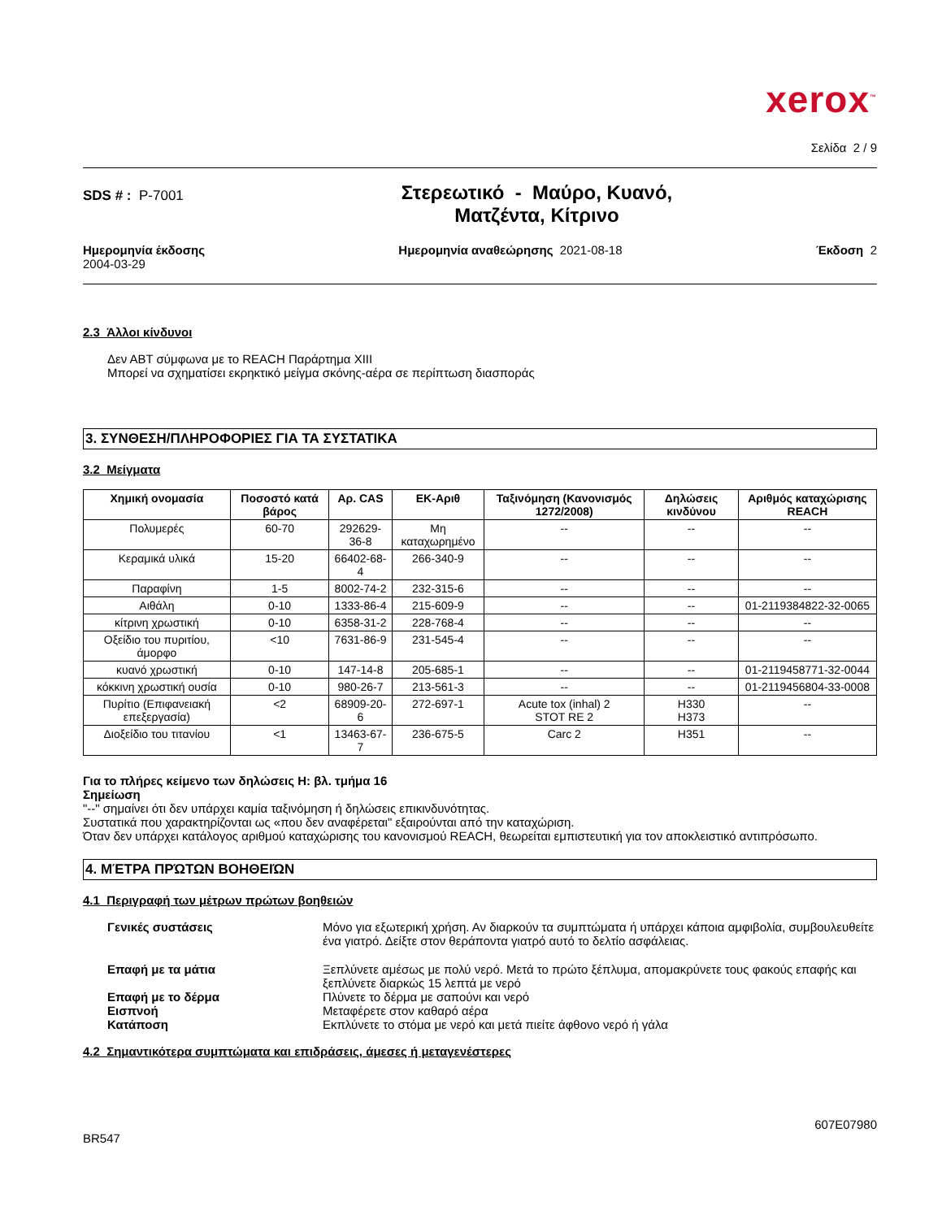xerox<sup>™</sup>
Σελίδα 2 / 9
SDS # : P-7001
Στερεωτικό - Μαύρο, Κυανό,
Ματζέντα, Κίτρινο
Ημερομηνία έκδοσης
2004-03-29
Ημερομηνία αναθεώρησης 2021-08-18
Έκδοση 2
2.3 Άλλοι κίνδυνοι
Δεν ΑΒΤ σύμφωνα με το REACH Παράρτημα XIII
Μπορεί να σχηματίσει εκρηκτικό μείγμα σκόνης-αέρα σε περίπτωση διασποράς
3. ΣΥΝΘΕΣΗ/ΠΛΗΡΟΦΟΡΙΕΣ ΓΙΑ ΤΑ ΣΥΣΤΑΤΙΚΑ
3.2 Μείγματα
| Χημική ονομασία | Ποσοστό κατά βάρος | Αρ. CAS | ΕΚ-Αριθ | Ταξινόμηση (Κανονισμός 1272/2008) | Δηλώσεις κινδύνου | Αριθμός καταχώρισης REACH |
| --- | --- | --- | --- | --- | --- | --- |
| Πολυμερές | 60-70 | 292629-36-8 | Μη καταχωρημένο | -- | -- | -- |
| Κεραμικά υλικά | 15-20 | 66402-68-4 | 266-340-9 | -- | -- | -- |
| Παραφίνη | 1-5 | 8002-74-2 | 232-315-6 | -- | -- | -- |
| Αιθάλη | 0-10 | 1333-86-4 | 215-609-9 | -- | -- | 01-2119384822-32-0065 |
| κίτρινη χρωστική | 0-10 | 6358-31-2 | 228-768-4 | -- | -- | -- |
| Οξείδιο του πυριτίου, άμορφο | <10 | 7631-86-9 | 231-545-4 | -- | -- | -- |
| κυανό χρωστική | 0-10 | 147-14-8 | 205-685-1 | -- | -- | 01-2119458771-32-0044 |
| κόκκινη χρωστική ουσία | 0-10 | 980-26-7 | 213-561-3 | -- | -- | 01-2119456804-33-0008 |
| Πυρίτιο (Επιφανειακή επεξεργασία) | <2 | 68909-20-6 | 272-697-1 | Acute tox (inhal) 2 STOT RE 2 | H330 H373 | -- |
| Διοξείδιο του τιτανίου | <1 | 13463-67-7 | 236-675-5 | Carc 2 | H351 | -- |
Για το πλήρες κείμενο των δηλώσεις Η: βλ. τμήμα 16
Σημείωση
"--" σημαίνει ότι δεν υπάρχει καμία ταξινόμηση ή δηλώσεις επικινδυνότητας.
Συστατικά που χαρακτηρίζονται ως «που δεν αναφέρεται" εξαιρούνται από την καταχώριση.
Όταν δεν υπάρχει κατάλογος αριθμού καταχώρισης του κανονισμού REACH, θεωρείται εμπιστευτική για τον αποκλειστικό αντιπρόσωπο.
4. ΜΈΤΡΑ ΠΡΏΤΩΝ ΒΟΗΘΕΙΏΝ
4.1 Περιγραφή των μέτρων πρώτων βοηθειών
Γενικές συστάσεις
Μόνο για εξωτερική χρήση. Αν διαρκούν τα συμπτώματα ή υπάρχει κάποια αμφιβολία, συμβουλευθείτε ένα γιατρό. Δείξτε στον θεράποντα γιατρό αυτό το δελτίο ασφάλειας.
Επαφή με τα μάτια
Ξεπλύνετε αμέσως με πολύ νερό. Μετά το πρώτο ξέπλυμα, απομακρύνετε τους φακούς επαφής και ξεπλύνετε διαρκώς 15 λεπτά με νερό
Επαφή με το δέρμα
Πλύνετε το δέρμα με σαπούνι και νερό
Εισπνοή
Μεταφέρετε στον καθαρό αέρα
Κατάποση
Εκπλύνετε το στόμα με νερό και μετά πιείτε άφθονο νερό ή γάλα
4.2 Σημαντικότερα συμπτώματα και επιδράσεις, άμεσες ή μεταγενέστερες
607E07980
BR547